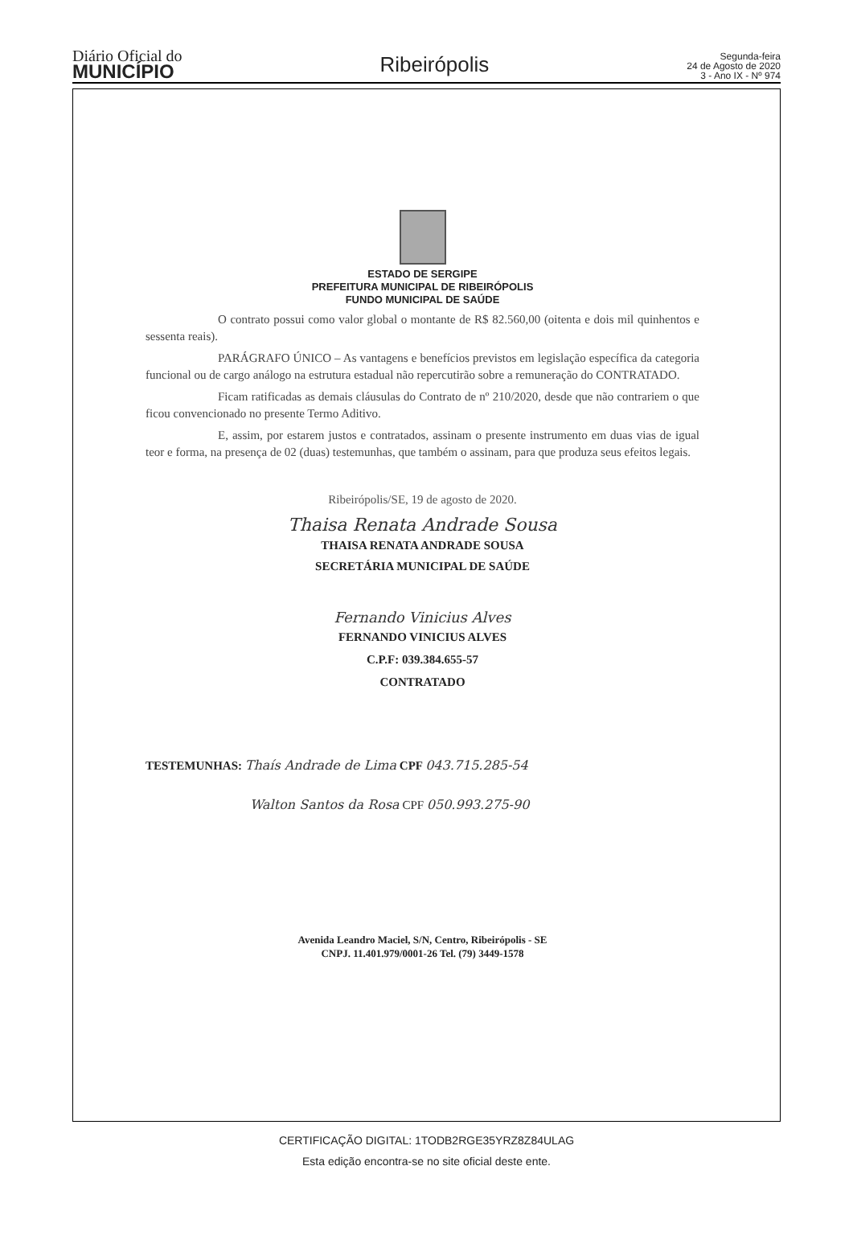Diário Oficial do
MUNICÍPIO
Ribeirópolis
Segunda-feira
24 de Agosto de 2020
3 - Ano IX - Nº 974
ESTADO DE SERGIPE
PREFEITURA MUNICIPAL DE RIBEIRÓPOLIS
FUNDO MUNICIPAL DE SAÚDE
O contrato possui como valor global o montante de R$ 82.560,00 (oitenta e dois mil quinhentos e sessenta reais).
PARÁGRAFO ÚNICO – As vantagens e benefícios previstos em legislação específica da categoria funcional ou de cargo análogo na estrutura estadual não repercutirão sobre a remuneração do CONTRATADO.
Ficam ratificadas as demais cláusulas do Contrato de nº 210/2020, desde que não contrariem o que ficou convencionado no presente Termo Aditivo.
E, assim, por estarem justos e contratados, assinam o presente instrumento em duas vias de igual teor e forma, na presença de 02 (duas) testemunhas, que também o assinam, para que produza seus efeitos legais.
Ribeirópolis/SE, 19 de agosto de 2020.
Thaisa Renata Andrade Sousa
THAISA RENATA ANDRADE SOUSA
SECRETÁRIA MUNICIPAL DE SAÚDE
Fernando Vinicius Alves
FERNANDO VINICIUS ALVES
C.P.F: 039.384.655-57
CONTRATADO
TESTEMUNHAS: Thaís Andrade de Lima CPF 043.715.285-54
Walton Santos da Rosa CPF 050.993.275-90
Avenida Leandro Maciel, S/N, Centro, Ribeirópolis - SE
CNPJ. 11.401.979/0001-26 Tel. (79) 3449-1578
CERTIFICAÇÃO DIGITAL: 1TODB2RGE35YRZ8Z84ULAG
Esta edição encontra-se no site oficial deste ente.